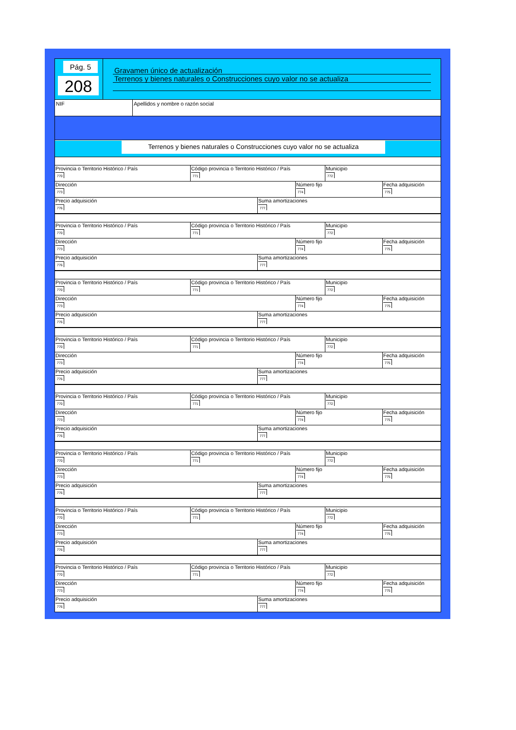Pág. 5
208
Gravamen único de actualización
Terrenos y bienes naturales o Construcciones cuyo valor no se actualiza
NIF Apellidos y nombre o razón social
Terrenos y bienes naturales o Construcciones cuyo valor no se actualiza
Provincia o Territorio Histórico / País
770
Código provincia o Territorio Histórico / País
771
Municipio
772
Dirección
773
Número fijo
774
Fecha adquisición
775
Precio adquisición
776
Suma amortizaciones
777
Provincia o Territorio Histórico / País
770
Código provincia o Territorio Histórico / País
771
Municipio
772
Dirección
773
Número fijo
774
Fecha adquisición
775
Precio adquisición
776
Suma amortizaciones
777
Provincia o Territorio Histórico / País
770
Código provincia o Territorio Histórico / País
771
Municipio
772
Dirección
773
Número fijo
774
Fecha adquisición
775
Precio adquisición
776
Suma amortizaciones
777
Provincia o Territorio Histórico / País
770
Código provincia o Territorio Histórico / País
771
Municipio
772
Dirección
773
Número fijo
774
Fecha adquisición
775
Precio adquisición
776
Suma amortizaciones
777
Provincia o Territorio Histórico / País
770
Código provincia o Territorio Histórico / País
771
Municipio
772
Dirección
773
Número fijo
774
Fecha adquisición
775
Precio adquisición
776
Suma amortizaciones
777
Provincia o Territorio Histórico / País
770
Código provincia o Territorio Histórico / País
771
Municipio
772
Dirección
773
Número fijo
774
Fecha adquisición
775
Precio adquisición
776
Suma amortizaciones
777
Provincia o Territorio Histórico / País
770
Código provincia o Territorio Histórico / País
771
Municipio
772
Dirección
773
Número fijo
774
Fecha adquisición
775
Precio adquisición
776
Suma amortizaciones
777
Provincia o Territorio Histórico / País
770
Código provincia o Territorio Histórico / País
771
Municipio
772
Dirección
773
Número fijo
774
Fecha adquisición
775
Precio adquisición
776
Suma amortizaciones
777